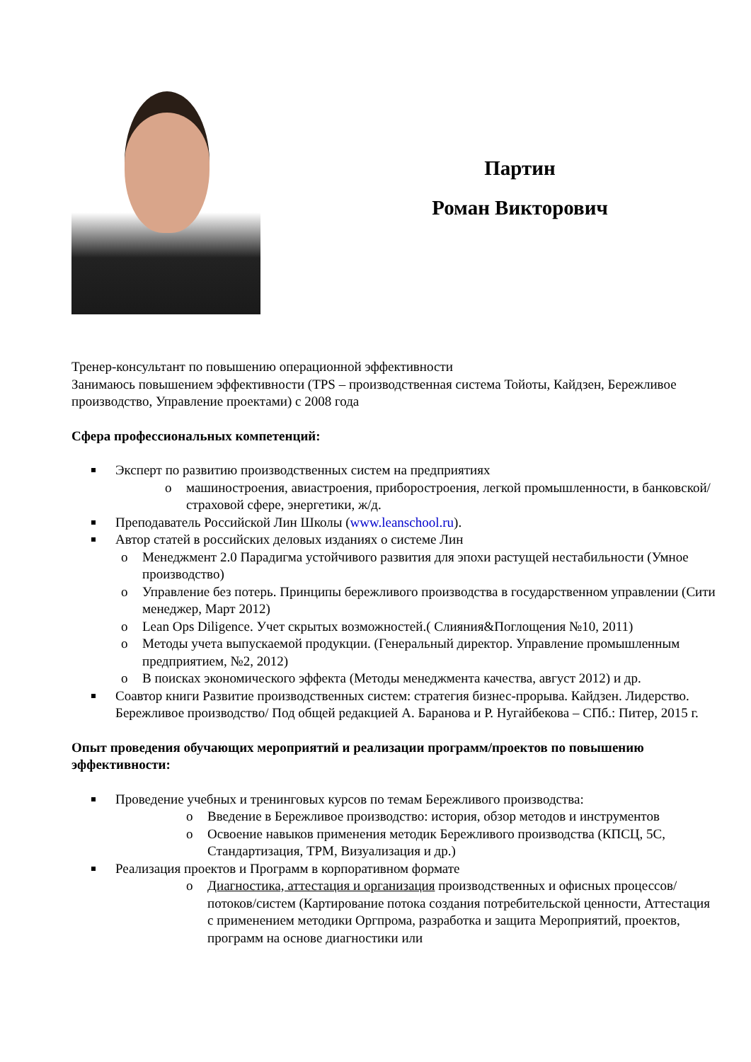Партин
Роман Викторович
Тренер-консультант по повышению операционной эффективности
Занимаюсь повышением эффективности (TPS – производственная система Тойоты, Кайдзен, Бережливое производство, Управление проектами) с 2008 года
Сфера профессиональных компетенций:
Эксперт по развитию производственных систем на предприятиях
o машиностроения, авиастроения, приборостроения, легкой промышленности, в банковской/страховой сфере, энергетики, ж/д.
Преподаватель Российской Лин Школы (www.leanschool.ru).
Автор статей в российских деловых изданиях о системе Лин
o Менеджмент 2.0 Парадигма устойчивого развития для эпохи растущей нестабильности (Умное производство)
o Управление без потерь. Принципы бережливого производства в государственном управлении (Сити менеджер, Март 2012)
o Lean Ops Diligence. Учет скрытых возможностей.( Слияния&Поглощения №10, 2011)
o Методы учета выпускаемой продукции. (Генеральный директор. Управление промышленным предприятием, №2, 2012)
o В поисках экономического эффекта (Методы менеджмента качества, август 2012) и др.
Соавтор книги Развитие производственных систем: стратегия бизнес-прорыва. Кайдзен. Лидерство. Бережливое производство/ Под общей редакцией А. Баранова и Р. Нугайбекова – СПб.: Питер, 2015 г.
Опыт проведения обучающих мероприятий и реализации программ/проектов по повышению эффективности:
Проведение учебных и тренинговых курсов по темам Бережливого производства:
o Введение в Бережливое производство: история, обзор методов и инструментов
o Освоение навыков применения методик Бережливого производства (КПСЦ, 5С, Стандартизация, TPM, Визуализация и др.)
Реализация проектов и Программ в корпоративном формате
o Диагностика, аттестация и организация производственных и офисных процессов/потоков/систем (Картирование потока создания потребительской ценности, Аттестация с применением методики Оргпрома, разработка и защита Мероприятий, проектов, программ на основе диагностики или